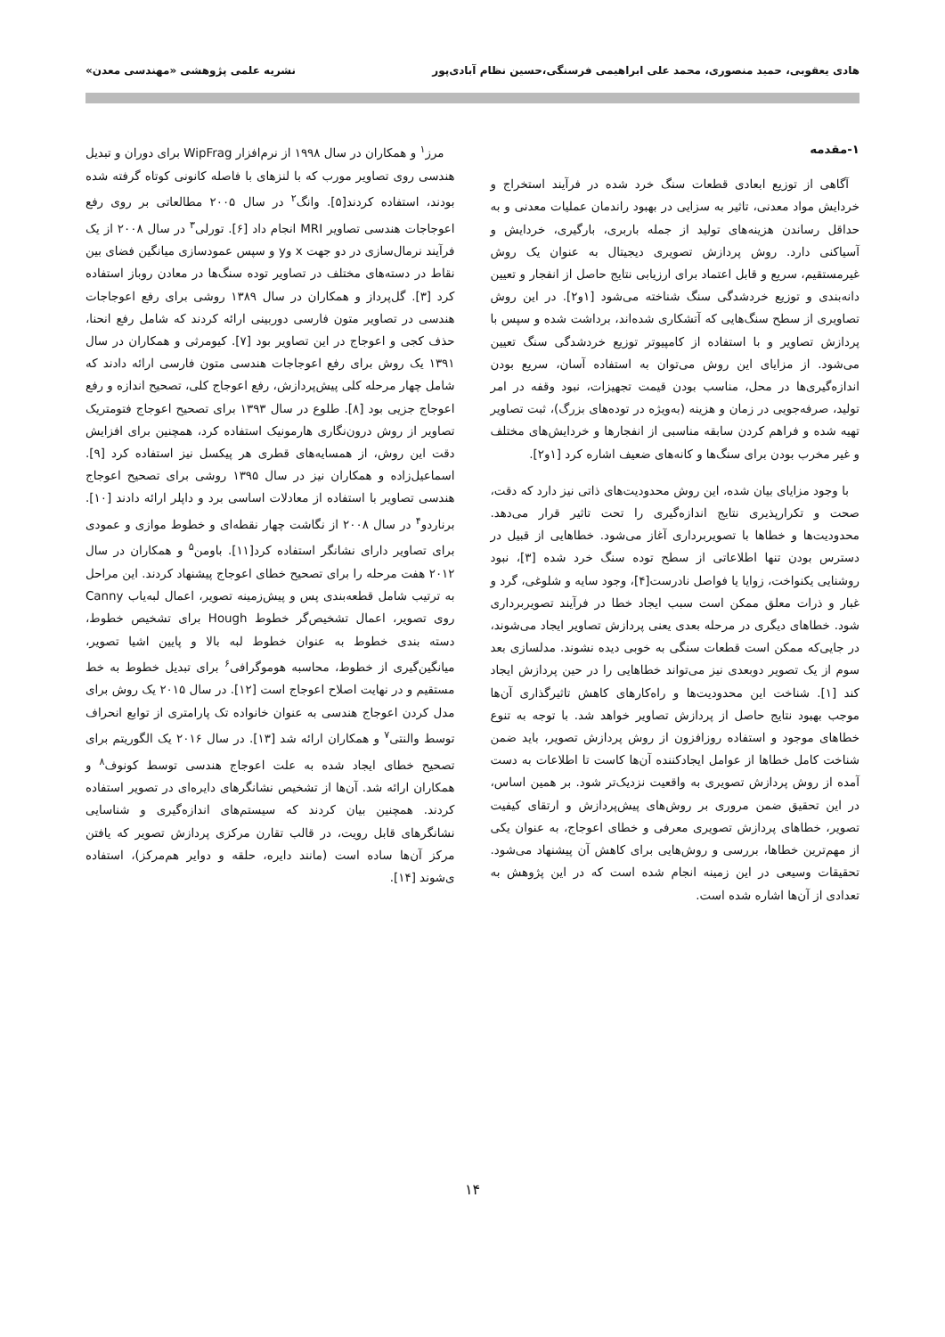هادی یعقوبی، حمید منصوری، محمد علی ابراهیمی فرسنگی،حسین نظام آبادی‌پور نشریه علمی پژوهشی «مهندسی معدن»
۱-مقدمه
آگاهی از توزیع ابعادی قطعات سنگ خرد شده در فرآیند استخراج و خردایش مواد معدنی، تاثیر به سزایی در بهبود راندمان عملیات معدنی و به حداقل رساندن هزینه‌های تولید از جمله باربری، بارگیری، خردایش و آسیاکنی دارد. روش پردازش تصویری دیجیتال به عنوان یک روش غیرمستقیم، سریع و قابل اعتماد برای ارزیابی نتایج حاصل از انفجار و تعیین دانه‌بندی و توزیع خردشدگی سنگ شناخته می‌شود [۱و۲]. در این روش تصاویری از سطح سنگ‌هایی که آتشکاری شده‌اند، برداشت شده و سپس با پردازش تصاویر و با استفاده از کامپیوتر توزیع خردشدگی سنگ تعیین می‌شود. از مزایای این روش می‌توان به استفاده آسان، سریع بودن اندازه‌گیری‌ها در محل، مناسب بودن قیمت تجهیزات، نبود وقفه در امر تولید، صرفه‌جویی در زمان و هزینه (به‌ویژه در توده‌های بزرگ)، ثبت تصاویر تهیه شده و فراهم کردن سابقه مناسبی از انفجارها و خردایش‌های مختلف و غیر مخرب بودن برای سنگ‌ها و کانه‌های ضعیف اشاره کرد [۱و۲].
با وجود مزایای بیان شده، این روش محدودیت‌های ذاتی نیز دارد که دقت، صحت و تکرارپذیری نتایج اندازه‌گیری را تحت تاثیر قرار می‌دهد. محدودیت‌ها و خطاها با تصویربرداری آغاز می‌شود. خطاهایی از قبیل در دسترس بودن تنها اطلاعاتی از سطح توده سنگ خرد شده [۳]، نبود روشنایی یکنواخت، زوایا یا فواصل نادرست[۴]، وجود سایه و شلوغی، گرد و غبار و ذرات معلق ممکن است سبب ایجاد خطا در فرآیند تصویربرداری شود. خطاهای دیگری در مرحله بعدی یعنی پردازش تصاویر ایجاد می‌شوند، در جایی‌که ممکن است قطعات سنگی به خوبی دیده نشوند. مدلسازی بعد سوم از یک تصویر دوبعدی نیز می‌تواند خطاهایی را در حین پردازش ایجاد کند [۱]. شناخت این محدودیت‌ها و راه‌کارهای کاهش تاثیرگذاری آن‌ها موجب بهبود نتایج حاصل از پردازش تصاویر خواهد شد. با توجه به تنوع خطاهای موجود و استفاده روزافزون از روش پردازش تصویر، باید ضمن شناخت کامل خطاها از عوامل ایجادکننده آن‌ها کاست تا اطلاعات به دست آمده از روش پردازش تصویری به واقعیت نزدیک‌تر شود. بر همین اساس، در این تحقیق ضمن مروری بر روش‌های پیش‌پردازش و ارتقای کیفیت تصویر، خطاهای پردازش تصویری معرفی و خطای اعوجاج، به عنوان یکی از مهم‌ترین خطاها، بررسی و روش‌هایی برای کاهش آن پیشنهاد می‌شود. تحقیقات وسیعی در این زمینه انجام شده است که در این پژوهش به تعدادی از آن‌ها اشاره شده است.
مرز<sup>۱</sup> و همکاران در سال ۱۹۹۸ از نرم‌افزار WipFrag برای دوران و تبدیل هندسی روی تصاویر مورب که با لنزهای با فاصله کانونی کوتاه گرفته شده بودند، استفاده کردند[۵]. وانگ<sup>۲</sup> در سال ۲۰۰۵ مطالعاتی بر روی رفع اعوجاجات هندسی تصاویر MRI انجام داد [۶]. تورلی<sup>۳</sup> در سال ۲۰۰۸ از یک فرآیند نرمال‌سازی در دو جهت x وy و سپس عمودسازی میانگین فضای بین نقاط در دسته‌های مختلف در تصاویر توده سنگ‌ها در معادن روباز استفاده کرد [۳]. گل‌پرداز و همکاران در سال ۱۳۸۹ روشی برای رفع اعوجاجات هندسی در تصاویر متون فارسی دوربینی ارائه کردند که شامل رفع انحنا، حذف کجی و اعوجاج در این تصاویر بود [۷]. کیومرثی و همکاران در سال ۱۳۹۱ یک روش برای رفع اعوجاجات هندسی متون فارسی ارائه دادند که شامل چهار مرحله کلی پیش‌پردازش، رفع اعوجاج کلی، تصحیح اندازه و رفع اعوجاج جزیی بود [۸]. طلوع در سال ۱۳۹۳ برای تصحیح اعوجاج فتومتریک تصاویر از روش درون‌نگاری هارمونیک استفاده کرد، همچنین برای افزایش دقت این روش، از همسایه‌های قطری هر پیکسل نیز استفاده کرد [۹]. اسماعیل‌زاده و همکاران نیز در سال ۱۳۹۵ روشی برای تصحیح اعوجاج هندسی تصاویر با استفاده از معادلات اساسی برد و داپلر ارائه دادند [۱۰]. برناردو<sup>۴</sup> در سال ۲۰۰۸ از نگاشت چهار نقطه‌ای و خطوط موازی و عمودی برای تصاویر دارای نشانگر استفاده کرد[۱۱]. باومن<sup>۵</sup> و همکاران در سال ۲۰۱۲ هفت مرحله را برای تصحیح خطای اعوجاج پیشنهاد کردند. این مراحل به ترتیب شامل قطعه‌بندی پس و پیش‌زمینه تصویر، اعمال لبه‌یاب Canny روی تصویر، اعمال تشخیص‌گر خطوط Hough برای تشخیص خطوط، دسته بندی خطوط به عنوان خطوط لبه بالا و پایین اشیا تصویر، میانگین‌گیری از خطوط، محاسبه هوموگرافی<sup>۶</sup> برای تبدیل خطوط به خط مستقیم و در نهایت اصلاح اعوجاج است [۱۲]. در سال ۲۰۱۵ یک روش برای مدل کردن اعوجاج هندسی به عنوان خانواده تک پارامتری از توابع انحراف توسط والنتی<sup>۷</sup> و همکاران ارائه شد [۱۳]. در سال ۲۰۱۶ یک الگوریتم برای تصحیح خطای ایجاد شده به علت اعوجاج هندسی توسط کونوف<sup>۸</sup> و همکاران ارائه شد. آن‌ها از تشخیص نشانگرهای دایره‌ای در تصویر استفاده کردند. همچنین بیان کردند که سیستم‌های اندازه‌گیری و شناسایی نشانگرهای قابل رویت، در قالب تقارن مرکزی پردازش تصویر که یافتن مرکز آن‌ها ساده است (مانند دایره، حلقه و دوایر هم‌مرکز)، استفاده ی‌شوند [۱۴].
۱۴